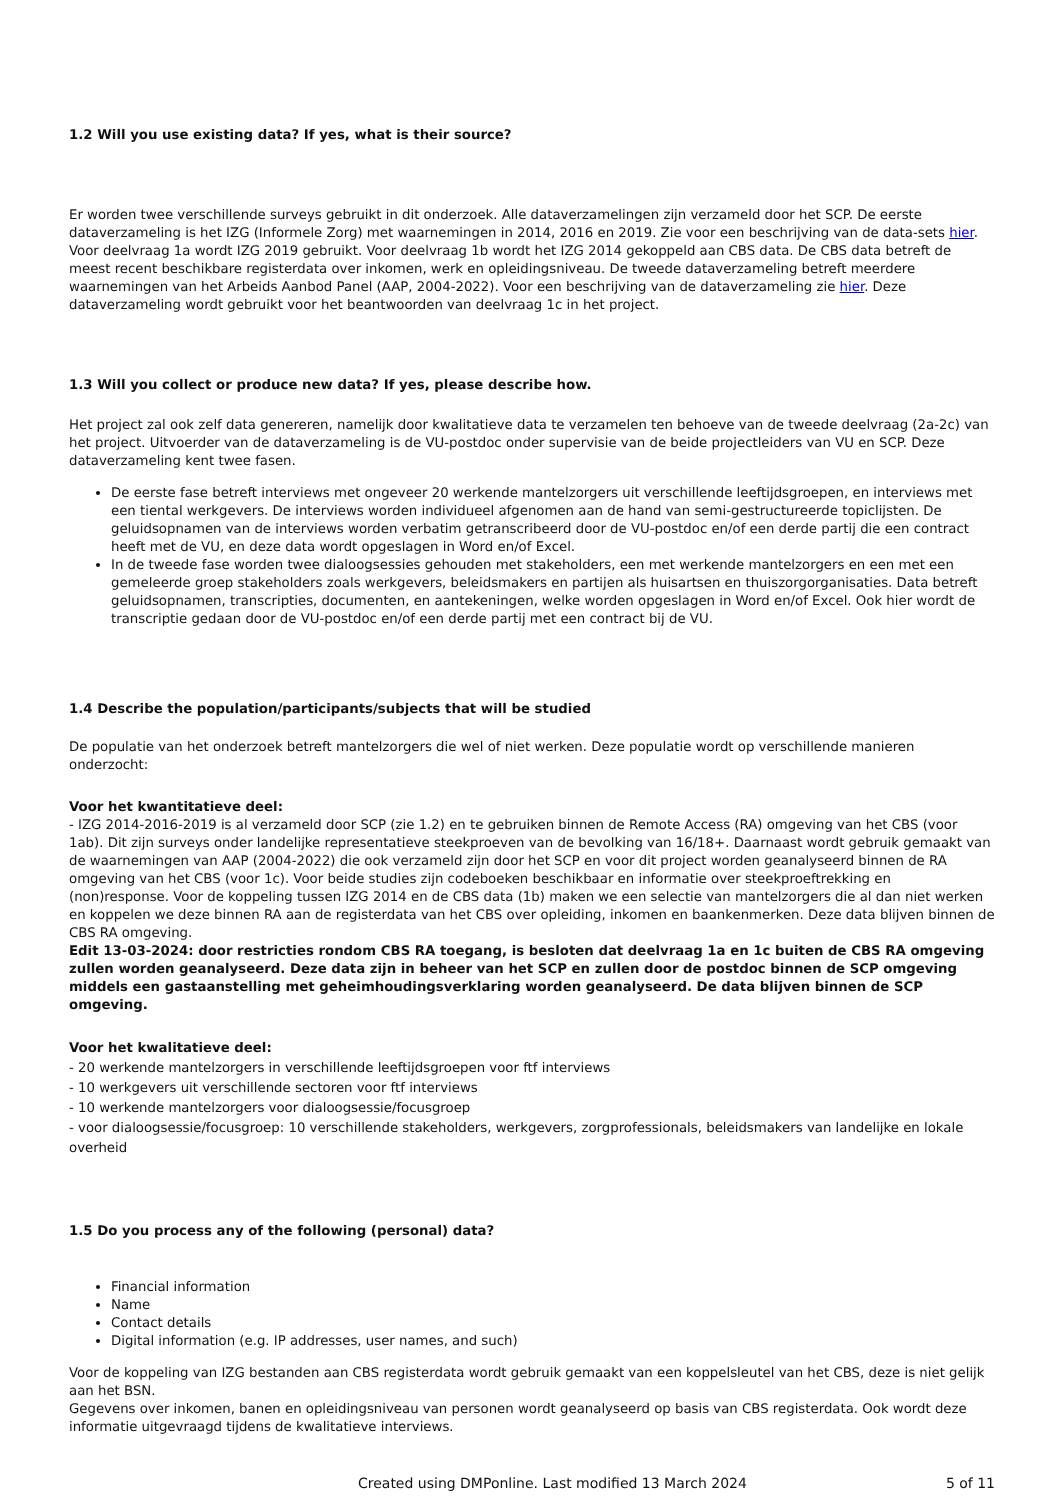1.2 Will you use existing data? If yes, what is their source?
Er worden twee verschillende surveys gebruikt in dit onderzoek. Alle dataverzamelingen zijn verzameld door het SCP. De eerste dataverzameling is het IZG (Informele Zorg) met waarnemingen in 2014, 2016 en 2019. Zie voor een beschrijving van de data-sets hier. Voor deelvraag 1a wordt IZG 2019 gebruikt. Voor deelvraag 1b wordt het IZG 2014 gekoppeld aan CBS data. De CBS data betreft de meest recent beschikbare registerdata over inkomen, werk en opleidingsniveau. De tweede dataverzameling betreft meerdere waarnemingen van het Arbeids Aanbod Panel (AAP, 2004-2022). Voor een beschrijving van de dataverzameling zie hier. Deze dataverzameling wordt gebruikt voor het beantwoorden van deelvraag 1c in het project.
1.3 Will you collect or produce new data? If yes, please describe how.
Het project zal ook zelf data genereren, namelijk door kwalitatieve data te verzamelen ten behoeve van de tweede deelvraag (2a-2c) van het project. Uitvoerder van de dataverzameling is de VU-postdoc onder supervisie van de beide projectleiders van VU en SCP. Deze dataverzameling kent twee fasen.
De eerste fase betreft interviews met ongeveer 20 werkende mantelzorgers uit verschillende leeftijdsgroepen, en interviews met een tiental werkgevers. De interviews worden individueel afgenomen aan de hand van semi-gestructureerde topiclijsten. De geluidsopnamen van de interviews worden verbatim getranscribeerd door de VU-postdoc en/of een derde partij die een contract heeft met de VU, en deze data wordt opgeslagen in Word en/of Excel.
In de tweede fase worden twee dialoogsessies gehouden met stakeholders, een met werkende mantelzorgers en een met een gemeleerde groep stakeholders zoals werkgevers, beleidsmakers en partijen als huisartsen en thuiszorgorganisaties. Data betreft geluidsopnamen, transcripties, documenten, en aantekeningen, welke worden opgeslagen in Word en/of Excel. Ook hier wordt de transcriptie gedaan door de VU-postdoc en/of een derde partij met een contract bij de VU.
1.4 Describe the population/participants/subjects that will be studied
De populatie van het onderzoek betreft mantelzorgers die wel of niet werken. Deze populatie wordt op verschillende manieren onderzocht:
Voor het kwantitatieve deel:
- IZG 2014-2016-2019 is al verzameld door SCP (zie 1.2) en te gebruiken binnen de Remote Access (RA) omgeving van het CBS (voor 1ab). Dit zijn surveys onder landelijke representatieve steekproeven van de bevolking van 16/18+. Daarnaast wordt gebruik gemaakt van de waarnemingen van AAP (2004-2022) die ook verzameld zijn door het SCP en voor dit project worden geanalyseerd binnen de RA omgeving van het CBS (voor 1c). Voor beide studies zijn codeboeken beschikbaar en informatie over steekproeftrekking en (non)response. Voor de koppeling tussen IZG 2014 en de CBS data (1b) maken we een selectie van mantelzorgers die al dan niet werken en koppelen we deze binnen RA aan de registerdata van het CBS over opleiding, inkomen en baankenmerken. Deze data blijven binnen de CBS RA omgeving.
Edit 13-03-2024: door restricties rondom CBS RA toegang, is besloten dat deelvraag 1a en 1c buiten de CBS RA omgeving zullen worden geanalyseerd. Deze data zijn in beheer van het SCP en zullen door de postdoc binnen de SCP omgeving middels een gastaanstelling met geheimhoudingsverklaring worden geanalyseerd. De data blijven binnen de SCP omgeving.
Voor het kwalitatieve deel:
- 20 werkende mantelzorgers in verschillende leeftijdsgroepen voor ftf interviews
- 10 werkgevers uit verschillende sectoren voor ftf interviews
- 10 werkende mantelzorgers voor dialoogsessie/focusgroep
- voor dialoogsessie/focusgroep: 10 verschillende stakeholders, werkgevers, zorgprofessionals, beleidsmakers van landelijke en lokale overheid
1.5 Do you process any of the following (personal) data?
Financial information
Name
Contact details
Digital information (e.g. IP addresses, user names, and such)
Voor de koppeling van IZG bestanden aan CBS registerdata wordt gebruik gemaakt van een koppelsleutel van het CBS, deze is niet gelijk aan het BSN.
Gegevens over inkomen, banen en opleidingsniveau van personen wordt geanalyseerd op basis van CBS registerdata. Ook wordt deze informatie uitgevraagd tijdens de kwalitatieve interviews.
Created using DMPonline. Last modified 13 March 2024 5 of 11